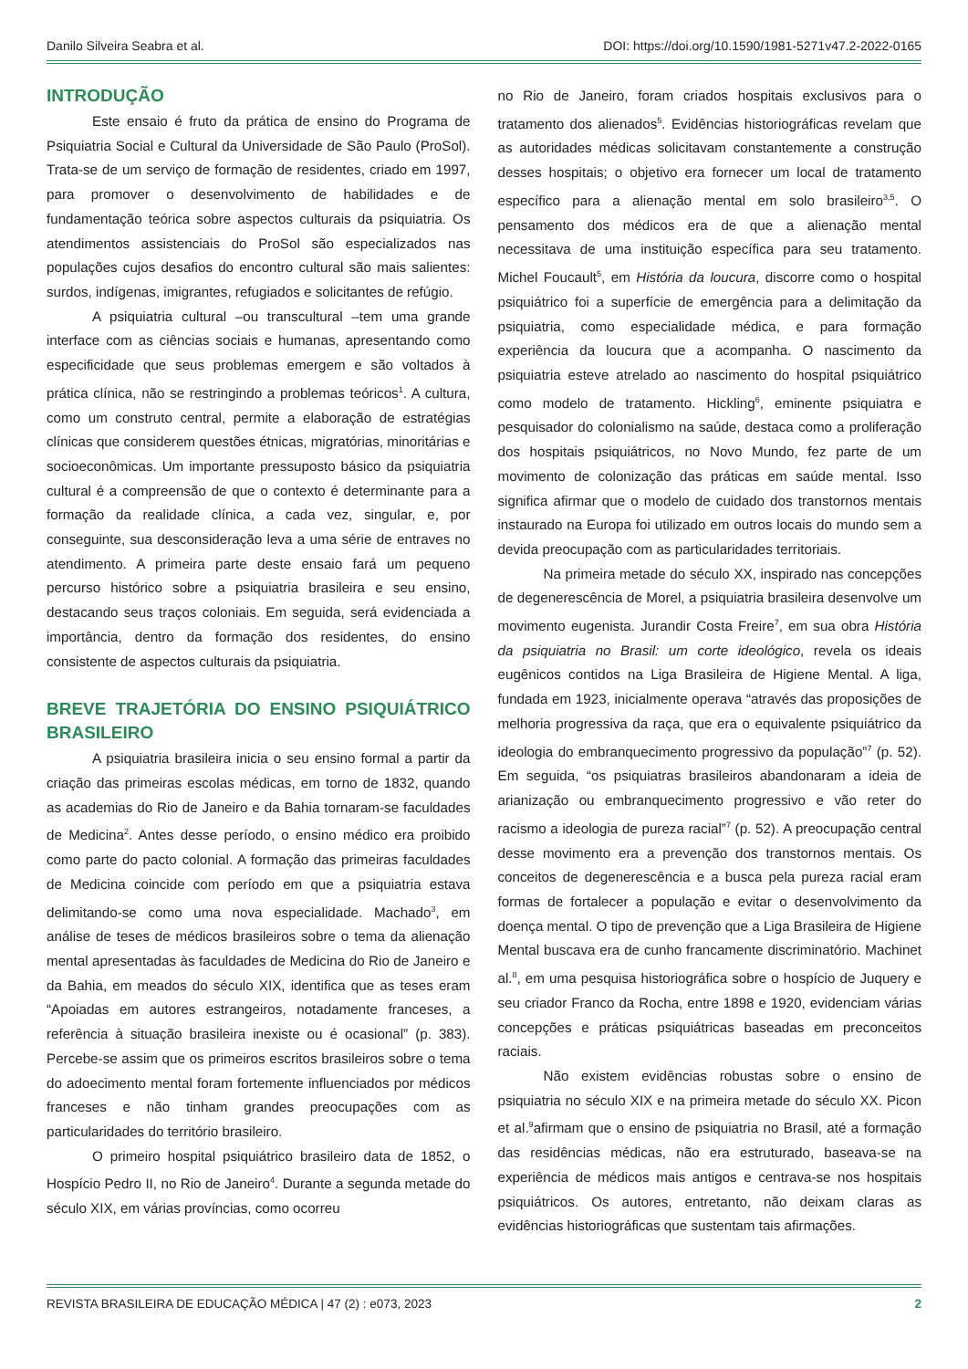Danilo Silveira Seabra et al. DOI: https://doi.org/10.1590/1981-5271v47.2-2022-0165
INTRODUÇÃO
Este ensaio é fruto da prática de ensino do Programa de Psiquiatria Social e Cultural da Universidade de São Paulo (ProSol). Trata-se de um serviço de formação de residentes, criado em 1997, para promover o desenvolvimento de habilidades e de fundamentação teórica sobre aspectos culturais da psiquiatria. Os atendimentos assistenciais do ProSol são especializados nas populações cujos desafios do encontro cultural são mais salientes: surdos, indígenas, imigrantes, refugiados e solicitantes de refúgio.
A psiquiatria cultural –ou transcultural –tem uma grande interface com as ciências sociais e humanas, apresentando como especificidade que seus problemas emergem e são voltados à prática clínica, não se restringindo a problemas teóricos<sup>1</sup>. A cultura, como um construto central, permite a elaboração de estratégias clínicas que considerem questões étnicas, migratórias, minoritárias e socioeconômicas. Um importante pressuposto básico da psiquiatria cultural é a compreensão de que o contexto é determinante para a formação da realidade clínica, a cada vez, singular, e, por conseguinte, sua desconsideração leva a uma série de entraves no atendimento. A primeira parte deste ensaio fará um pequeno percurso histórico sobre a psiquiatria brasileira e seu ensino, destacando seus traços coloniais. Em seguida, será evidenciada a importância, dentro da formação dos residentes, do ensino consistente de aspectos culturais da psiquiatria.
BREVE TRAJETÓRIA DO ENSINO PSIQUIÁTRICO BRASILEIRO
A psiquiatria brasileira inicia o seu ensino formal a partir da criação das primeiras escolas médicas, em torno de 1832, quando as academias do Rio de Janeiro e da Bahia tornaram-se faculdades de Medicina<sup>2</sup>. Antes desse período, o ensino médico era proibido como parte do pacto colonial. A formação das primeiras faculdades de Medicina coincide com período em que a psiquiatria estava delimitando-se como uma nova especialidade. Machado<sup>3</sup>, em análise de teses de médicos brasileiros sobre o tema da alienação mental apresentadas às faculdades de Medicina do Rio de Janeiro e da Bahia, em meados do século XIX, identifica que as teses eram “Apoiadas em autores estrangeiros, notadamente franceses, a referência à situação brasileira inexiste ou é ocasional” (p. 383). Percebe-se assim que os primeiros escritos brasileiros sobre o tema do adoecimento mental foram fortemente influenciados por médicos franceses e não tinham grandes preocupações com as particularidades do território brasileiro.
O primeiro hospital psiquiátrico brasileiro data de 1852, o Hospício Pedro II, no Rio de Janeiro<sup>4</sup>. Durante a segunda metade do século XIX, em várias províncias, como ocorreu
no Rio de Janeiro, foram criados hospitais exclusivos para o tratamento dos alienados<sup>5</sup>. Evidências historiográficas revelam que as autoridades médicas solicitavam constantemente a construção desses hospitais; o objetivo era fornecer um local de tratamento específico para a alienação mental em solo brasileiro<sup>3,5</sup>. O pensamento dos médicos era de que a alienação mental necessitava de uma instituição específica para seu tratamento. Michel Foucault<sup>5</sup>, em História da loucura, discorre como o hospital psiquiátrico foi a superfície de emergência para a delimitação da psiquiatria, como especialidade médica, e para formação experiência da loucura que a acompanha. O nascimento da psiquiatria esteve atrelado ao nascimento do hospital psiquiátrico como modelo de tratamento. Hickling<sup>6</sup>, eminente psiquiatra e pesquisador do colonialismo na saúde, destaca como a proliferação dos hospitais psiquiátricos, no Novo Mundo, fez parte de um movimento de colonização das práticas em saúde mental. Isso significa afirmar que o modelo de cuidado dos transtornos mentais instaurado na Europa foi utilizado em outros locais do mundo sem a devida preocupação com as particularidades territoriais.
Na primeira metade do século XX, inspirado nas concepções de degenerescência de Morel, a psiquiatria brasileira desenvolve um movimento eugenista. Jurandir Costa Freire<sup>7</sup>, em sua obra História da psiquiatria no Brasil: um corte ideológico, revela os ideais eugênicos contidos na Liga Brasileira de Higiene Mental. A liga, fundada em 1923, inicialmente operava “através das proposições de melhoria progressiva da raça, que era o equivalente psiquiátrico da ideologia do embranquecimento progressivo da população”<sup>7</sup> (p. 52). Em seguida, “os psiquiatras brasileiros abandonaram a ideia de arianização ou embranquecimento progressivo e vão reter do racismo a ideologia de pureza racial”<sup>7</sup> (p. 52). A preocupação central desse movimento era a prevenção dos transtornos mentais. Os conceitos de degenerescência e a busca pela pureza racial eram formas de fortalecer a população e evitar o desenvolvimento da doença mental. O tipo de prevenção que a Liga Brasileira de Higiene Mental buscava era de cunho francamente discriminatório. Machinet al.<sup>8</sup>, em uma pesquisa historiográfica sobre o hospício de Juquery e seu criador Franco da Rocha, entre 1898 e 1920, evidenciam várias concepções e práticas psiquiátricas baseadas em preconceitos raciais.
Não existem evidências robustas sobre o ensino de psiquiatria no século XIX e na primeira metade do século XX. Picon et al.<sup>9</sup>afirmam que o ensino de psiquiatria no Brasil, até a formação das residências médicas, não era estruturado, baseava-se na experiência de médicos mais antigos e centrava-se nos hospitais psiquiátricos. Os autores, entretanto, não deixam claras as evidências historiográficas que sustentam tais afirmações.
REVISTA BRASILEIRA DE EDUCAÇÃO MÉDICA | 47 (2) : e073, 2023 2